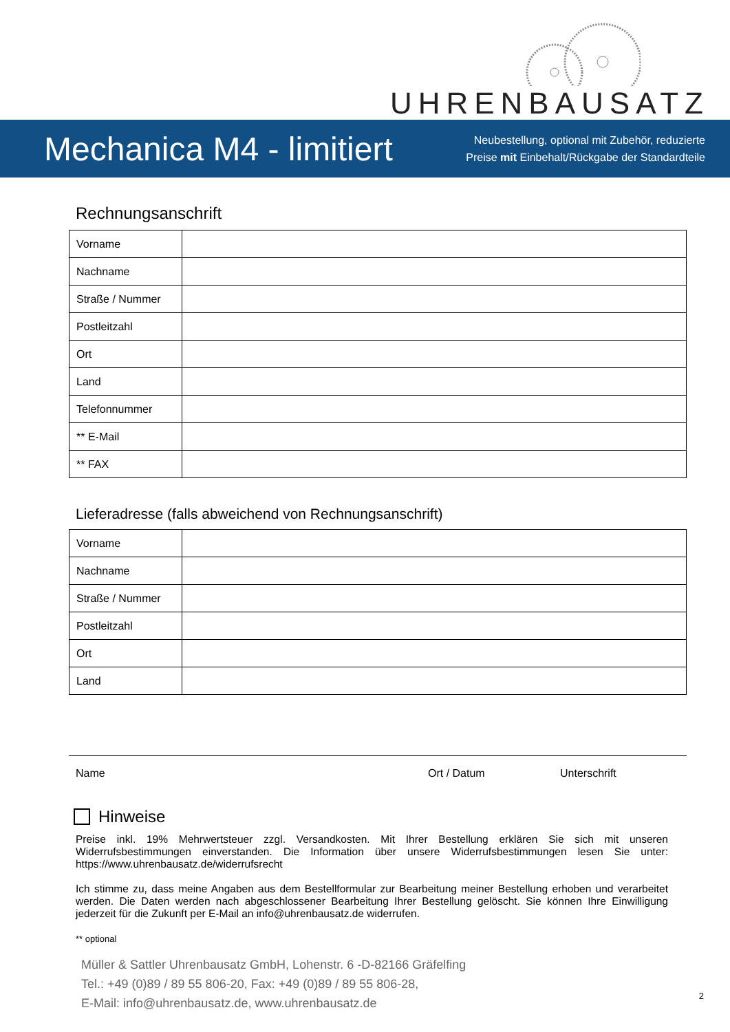UHRENBAUSATZ
Mechanica M4 - limitiert
Neubestellung, optional mit Zubehör, reduzierte
Preise mit Einbehalt/Rückgabe der Standardteile
Rechnungsanschrift
| Vorname | |
| Nachname | |
| Straße / Nummer | |
| Postleitzahl | |
| Ort | |
| Land | |
| Telefonnummer | |
| ** E-Mail | |
| ** FAX | |
Lieferadresse (falls abweichend von Rechnungsanschrift)
| Vorname | |
| Nachname | |
| Straße / Nummer | |
| Postleitzahl | |
| Ort | |
| Land | |
Name Ort / Datum Unterschrift
Hinweise
Preise inkl. 19% Mehrwertsteuer zzgl. Versandkosten. Mit Ihrer Bestellung erklären Sie sich mit unseren Widerrufsbestimmungen einverstanden. Die Information über unsere Widerrufsbestimmungen lesen Sie unter: https://www.uhrenbausatz.de/widerrufsrecht
Ich stimme zu, dass meine Angaben aus dem Bestellformular zur Bearbeitung meiner Bestellung erhoben und verarbeitet werden. Die Daten werden nach abgeschlossener Bearbeitung Ihrer Bestellung gelöscht. Sie können Ihre Einwilligung jederzeit für die Zukunft per E-Mail an info@uhrenbausatz.de widerrufen.
** optional
Müller & Sattler Uhrenbausatz GmbH, Lohenstr. 6 -D-82166 Gräfelfing
Tel.: +49 (0)89 / 89 55 806-20, Fax: +49 (0)89 / 89 55 806-28,
E-Mail: info@uhrenbausatz.de, www.uhrenbausatz.de
2